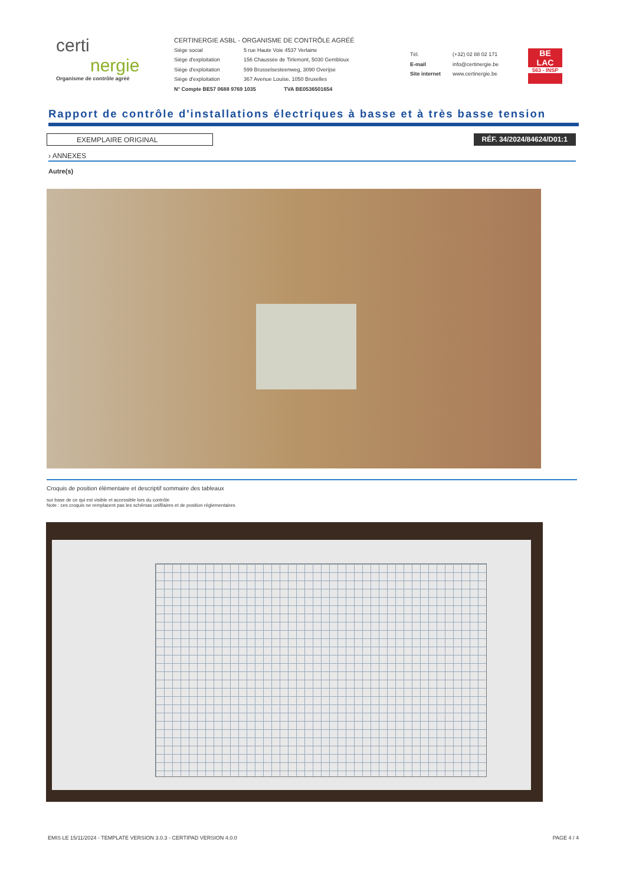certi
nergie
Organisme de contrôle agréé
CERTINERGIE ASBL - ORGANISME DE CONTRÔLE AGRÉÉ
Siège social 5 rue Haute Voie 4537 Verlaine
Siège d'exploitation 156 Chaussée de Tirlemont, 5030 Gembloux
Siège d'exploitation 599 Brusselsesteenweg, 3090 Overijse
Siège d'exploitation 367 Avenue Louise, 1050 Bruxelles
N° Compte BE57 0688 9769 1035 TVA BE0536501654
Tél. (+32) 02 88 02 171
E-mail info@certinergie.be
Site internet www.certinergie.be
BE
LAC
563 - INSP
Rapport de contrôle d'installations électriques à basse et à très basse tension
EXEMPLAIRE ORIGINAL RÉF. 34/2024/84624/D01:1
› ANNEXES
Autre(s)
Croquis de position élémentaire et descriptif sommaire des tableaux
sur base de ce qui est visible et accessible lors du contrôle
Note : ces croquis ne remplacent pas les schémas unifilaires et de position réglementaires
EMIS LE 15/11/2024 - TEMPLATE VERSION 3.0.3 - CERTIPAD VERSION 4.0.0 PAGE 4 / 4